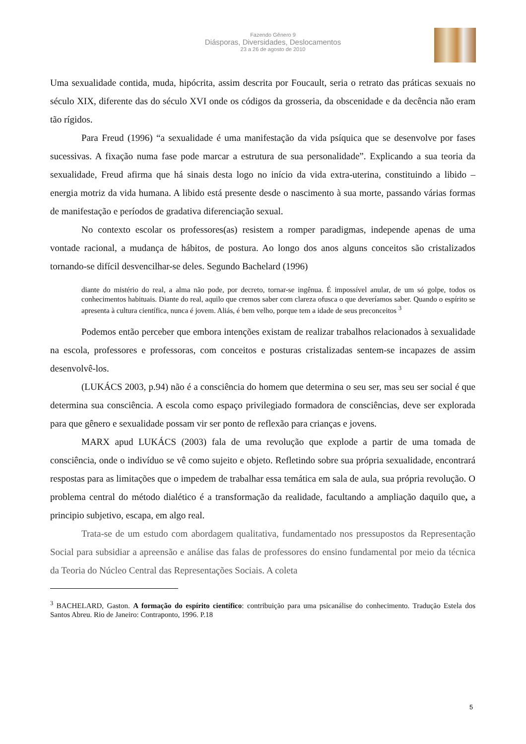Fazendo Gênero 9
Diásporas, Diversidades, Deslocamentos
23 a 26 de agosto de 2010
Uma sexualidade contida, muda, hipócrita, assim descrita por Foucault, seria o retrato das práticas sexuais no século XIX, diferente das do século XVI onde os códigos da grosseria, da obscenidade e da decência não eram tão rígidos.
Para Freud (1996) “a sexualidade é uma manifestação da vida psíquica que se desenvolve por fases sucessivas. A fixação numa fase pode marcar a estrutura de sua personalidade”. Explicando a sua teoria da sexualidade, Freud afirma que há sinais desta logo no início da vida extra-uterina, constituindo a libido – energia motriz da vida humana. A libido está presente desde o nascimento à sua morte, passando várias formas de manifestação e períodos de gradativa diferenciação sexual.
No contexto escolar os professores(as) resistem a romper paradigmas, independe apenas de uma vontade racional, a mudança de hábitos, de postura. Ao longo dos anos alguns conceitos são cristalizados tornando-se difícil desvencilhar-se deles. Segundo Bachelard (1996)
diante do mistério do real, a alma não pode, por decreto, tornar-se ingênua. É impossível anular, de um só golpe, todos os conhecimentos habituais. Diante do real, aquilo que cremos saber com clareza ofusca o que deveríamos saber. Quando o espírito se apresenta à cultura científica, nunca é jovem. Aliás, é bem velho, porque tem a idade de seus preconceitos <sup>3</sup>
Podemos então perceber que embora intenções existam de realizar trabalhos relacionados à sexualidade na escola, professores e professoras, com conceitos e posturas cristalizadas sentem-se incapazes de assim desenvolvê-los.
(LUKÁCS 2003, p.94) não é a consciência do homem que determina o seu ser, mas seu ser social é que determina sua consciência. A escola como espaço privilegiado formadora de consciências, deve ser explorada para que gênero e sexualidade possam vir ser ponto de reflexão para crianças e jovens.
MARX apud LUKÁCS (2003) fala de uma revolução que explode a partir de uma tomada de consciência, onde o indivíduo se vê como sujeito e objeto. Refletindo sobre sua própria sexualidade, encontrará respostas para as limitações que o impedem de trabalhar essa temática em sala de aula, sua própria revolução. O problema central do método dialético é a transformação da realidade, facultando a ampliação daquilo que, a principio subjetivo, escapa, em algo real.
Trata-se de um estudo com abordagem qualitativa, fundamentado nos pressupostos da Representação Social para subsidiar a apreensão e análise das falas de professores do ensino fundamental por meio da técnica da Teoria do Núcleo Central das Representações Sociais. A coleta
<sup>3</sup> BACHELARD, Gaston. A formação do espírito científico: contribuição para uma psicanálise do conhecimento. Tradução Estela dos Santos Abreu. Rio de Janeiro: Contraponto, 1996. P.18
5